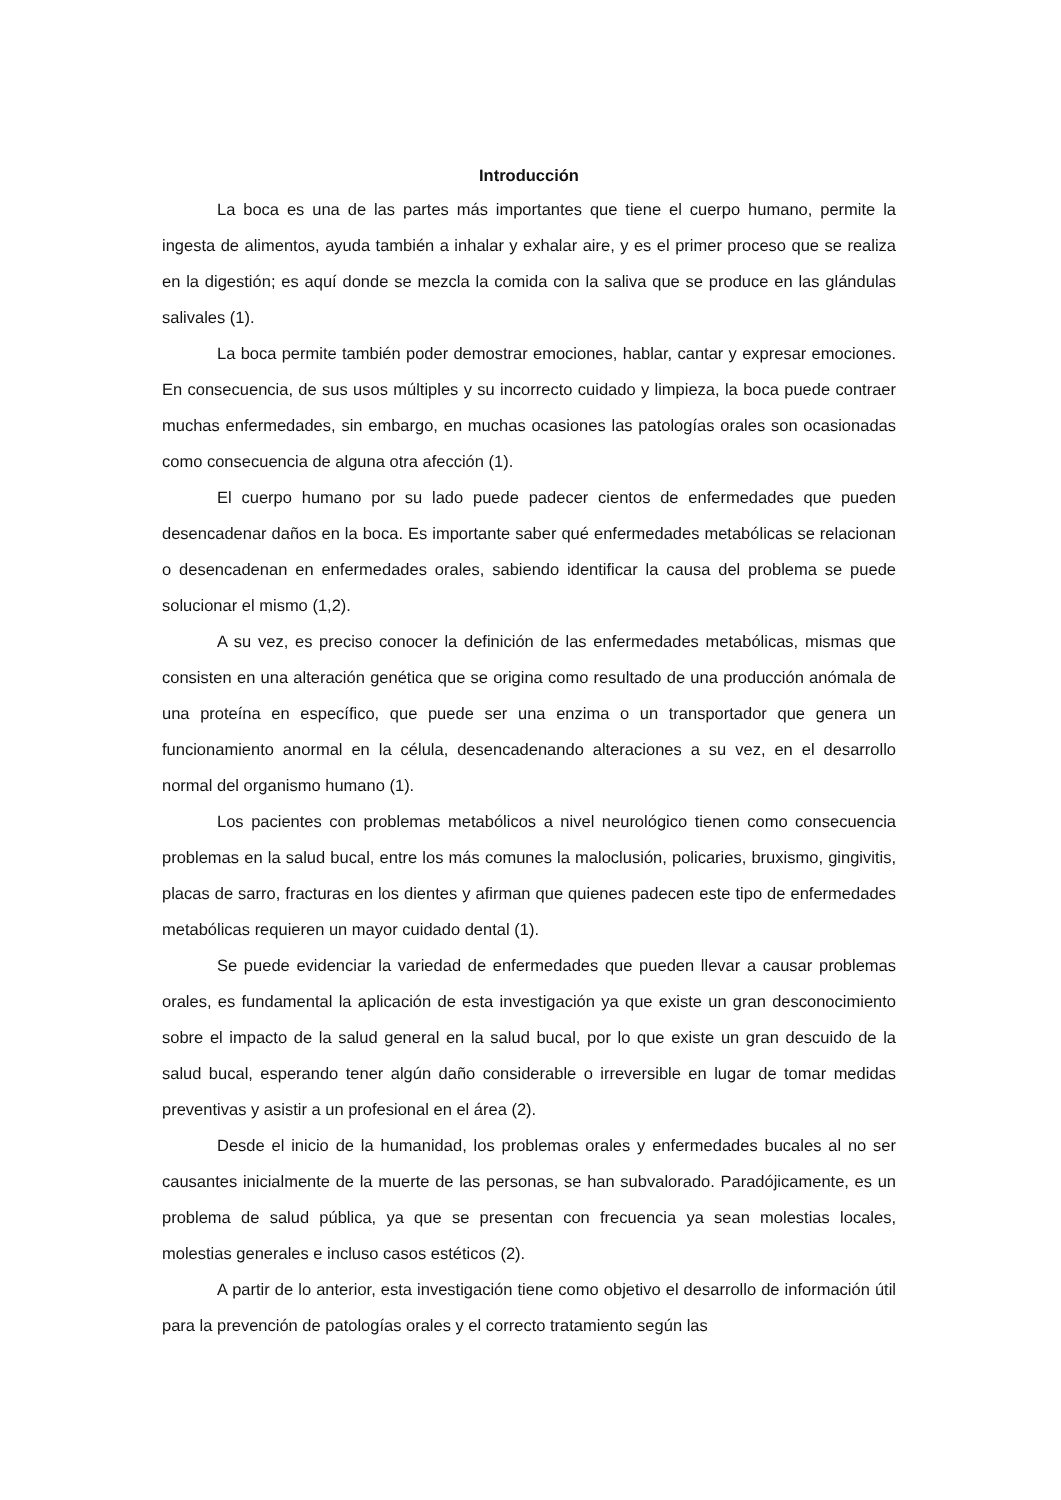Introducción
La boca es una de las partes más importantes que tiene el cuerpo humano, permite la ingesta de alimentos, ayuda también a inhalar y exhalar aire, y es el primer proceso que se realiza en la digestión; es aquí donde se mezcla la comida con la saliva que se produce en las glándulas salivales (1).
La boca permite también poder demostrar emociones, hablar, cantar y expresar emociones. En consecuencia, de sus usos múltiples y su incorrecto cuidado y limpieza, la boca puede contraer muchas enfermedades, sin embargo, en muchas ocasiones las patologías orales son ocasionadas como consecuencia de alguna otra afección (1).
El cuerpo humano por su lado puede padecer cientos de enfermedades que pueden desencadenar daños en la boca. Es importante saber qué enfermedades metabólicas se relacionan o desencadenan en enfermedades orales, sabiendo identificar la causa del problema se puede solucionar el mismo (1,2).
A su vez, es preciso conocer la definición de las enfermedades metabólicas, mismas que consisten en una alteración genética que se origina como resultado de una producción anómala de una proteína en específico, que puede ser una enzima o un transportador que genera un funcionamiento anormal en la célula, desencadenando alteraciones a su vez, en el desarrollo normal del organismo humano (1).
Los pacientes con problemas metabólicos a nivel neurológico tienen como consecuencia problemas en la salud bucal, entre los más comunes la maloclusión, policaries, bruxismo, gingivitis, placas de sarro, fracturas en los dientes y afirman que quienes padecen este tipo de enfermedades metabólicas requieren un mayor cuidado dental (1).
Se puede evidenciar la variedad de enfermedades que pueden llevar a causar problemas orales, es fundamental la aplicación de esta investigación ya que existe un gran desconocimiento sobre el impacto de la salud general en la salud bucal, por lo que existe un gran descuido de la salud bucal, esperando tener algún daño considerable o irreversible en lugar de tomar medidas preventivas y asistir a un profesional en el área (2).
Desde el inicio de la humanidad, los problemas orales y enfermedades bucales al no ser causantes inicialmente de la muerte de las personas, se han subvalorado. Paradójicamente, es un problema de salud pública, ya que se presentan con frecuencia ya sean molestias locales, molestias generales e incluso casos estéticos (2).
A partir de lo anterior, esta investigación tiene como objetivo el desarrollo de información útil para la prevención de patologías orales y el correcto tratamiento según las